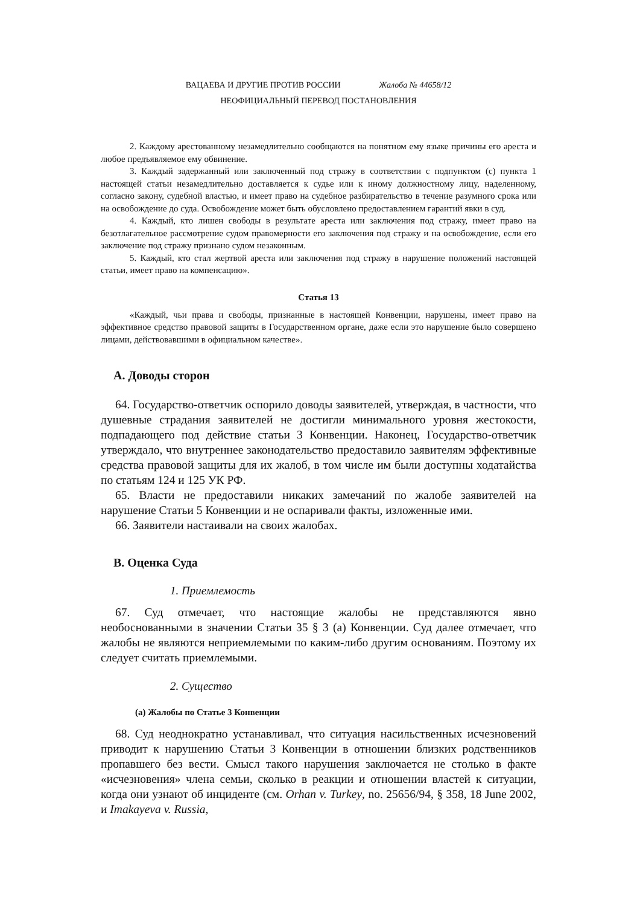ВАЦАЕВА И ДРУГИЕ ПРОТИВ РОССИИ Жалоба № 44658/12
НЕОФИЦИАЛЬНЫЙ ПЕРЕВОД ПОСТАНОВЛЕНИЯ
2. Каждому арестованному незамедлительно сообщаются на понятном ему языке причины его ареста и любое предъявляемое ему обвинение.
3. Каждый задержанный или заключенный под стражу в соответствии с подпунктом (c) пункта 1 настоящей статьи незамедлительно доставляется к судье или к иному должностному лицу, наделенному, согласно закону, судебной властью, и имеет право на судебное разбирательство в течение разумного срока или на освобождение до суда. Освобождение может быть обусловлено предоставлением гарантий явки в суд.
4. Каждый, кто лишен свободы в результате ареста или заключения под стражу, имеет право на безотлагательное рассмотрение судом правомерности его заключения под стражу и на освобождение, если его заключение под стражу признано судом незаконным.
5. Каждый, кто стал жертвой ареста или заключения под стражу в нарушение положений настоящей статьи, имеет право на компенсацию».
Статья 13
«Каждый, чьи права и свободы, признанные в настоящей Конвенции, нарушены, имеет право на эффективное средство правовой защиты в Государственном органе, даже если это нарушение было совершено лицами, действовавшими в официальном качестве».
A. Доводы сторон
64. Государство-ответчик оспорило доводы заявителей, утверждая, в частности, что душевные страдания заявителей не достигли минимального уровня жестокости, подпадающего под действие статьи 3 Конвенции. Наконец, Государство-ответчик утверждало, что внутреннее законодательство предоставило заявителям эффективные средства правовой защиты для их жалоб, в том числе им были доступны ходатайства по статьям 124 и 125 УК РФ.
65. Власти не предоставили никаких замечаний по жалобе заявителей на нарушение Статьи 5 Конвенции и не оспаривали факты, изложенные ими.
66. Заявители настаивали на своих жалобах.
B. Оценка Суда
1. Приемлемость
67. Суд отмечает, что настоящие жалобы не представляются явно необоснованными в значении Статьи 35 § 3 (a) Конвенции. Суд далее отмечает, что жалобы не являются неприемлемыми по каким-либо другим основаниям. Поэтому их следует считать приемлемыми.
2. Существо
(a) Жалобы по Статье 3 Конвенции
68. Суд неоднократно устанавливал, что ситуация насильственных исчезновений приводит к нарушению Статьи 3 Конвенции в отношении близких родственников пропавшего без вести. Смысл такого нарушения заключается не столько в факте «исчезновения» члена семьи, сколько в реакции и отношении властей к ситуации, когда они узнают об инциденте (см. Orhan v. Turkey, no. 25656/94, § 358, 18 June 2002, и Imakayeva v. Russia,